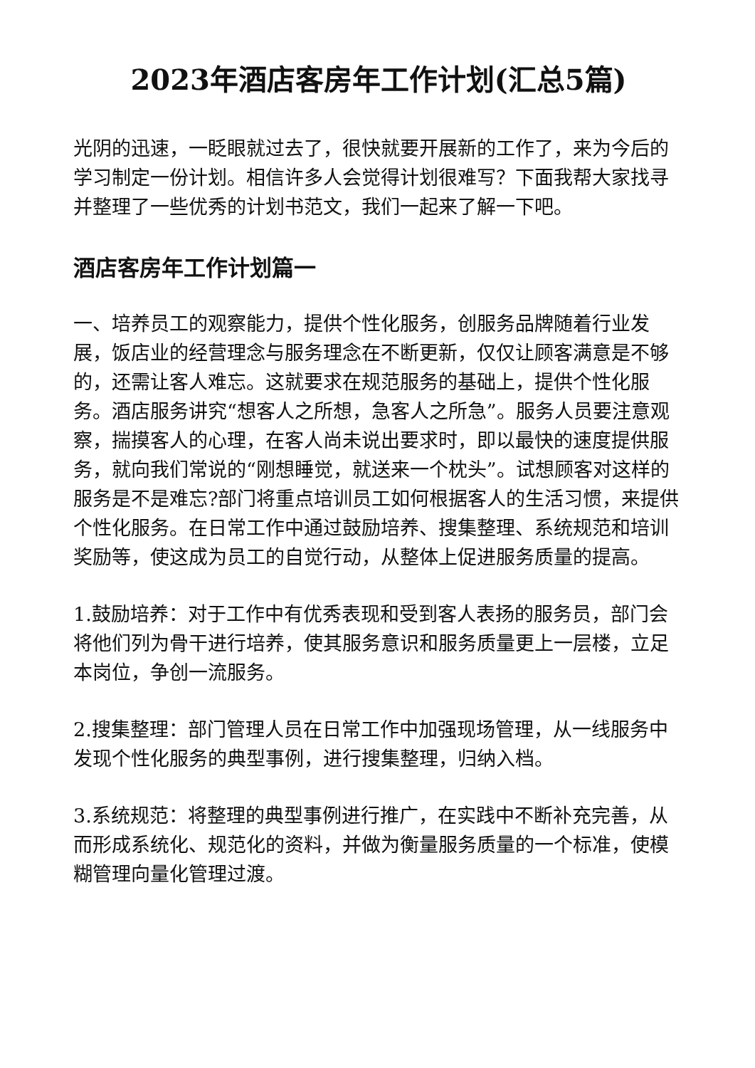2023年酒店客房年工作计划(汇总5篇)
光阴的迅速，一眨眼就过去了，很快就要开展新的工作了，来为今后的学习制定一份计划。相信许多人会觉得计划很难写？下面我帮大家找寻并整理了一些优秀的计划书范文，我们一起来了解一下吧。
酒店客房年工作计划篇一
一、培养员工的观察能力，提供个性化服务，创服务品牌随着行业发展，饭店业的经营理念与服务理念在不断更新，仅仅让顾客满意是不够的，还需让客人难忘。这就要求在规范服务的基础上，提供个性化服务。酒店服务讲究“想客人之所想，急客人之所急”。服务人员要注意观察，揣摸客人的心理，在客人尚未说出要求时，即以最快的速度提供服务，就向我们常说的“刚想睡觉，就送来一个枕头”。试想顾客对这样的服务是不是难忘?部门将重点培训员工如何根据客人的生活习惯，来提供个性化服务。在日常工作中通过鼓励培养、搜集整理、系统规范和培训奖励等，使这成为员工的自觉行动，从整体上促进服务质量的提高。
1.鼓励培养：对于工作中有优秀表现和受到客人表扬的服务员，部门会将他们列为骨干进行培养，使其服务意识和服务质量更上一层楼，立足 本岗位，争创一流服务。
2.搜集整理：部门管理人员在日常工作中加强现场管理，从一线服务中发现个性化服务的典型事例，进行搜集整理，归纳入档。
3.系统规范：将整理的典型事例进行推广，在实践中不断补充完善，从而形成系统化、规范化的资料，并做为衡量服务质量的一个标准，使模 糊管理向量化管理过渡。